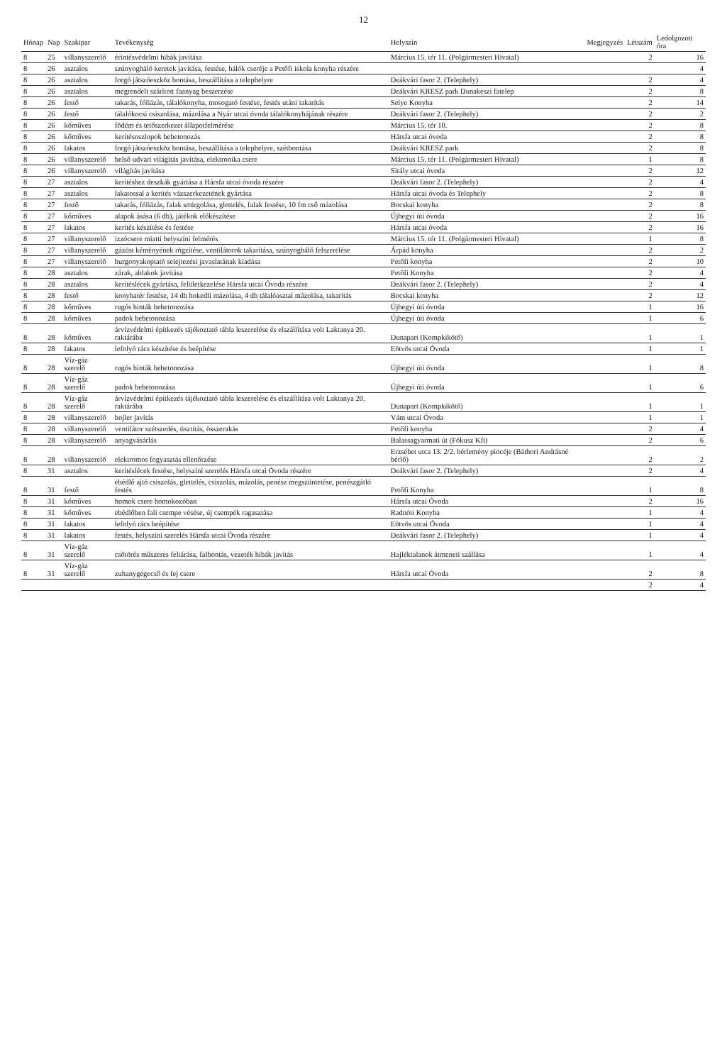12
| Hónap | Nap | Szakipar | Tevékenység | Helyszín | Megjegyzés | Létszám | Ledolgozott óra |
| --- | --- | --- | --- | --- | --- | --- | --- |
| 8 | 25 | villanyszerelő | érintésvédelmi hibák javítása | Március 15. tér 11. (Polgármesteri Hivatal) | | 2 | 16 |
| 8 | 26 | asztalos | szúnyogháló keretek javítása, festése, hálók cseréje a Petőfi iskola konyha részére | | | | 4 |
| 8 | 26 | asztalos | forgó játszóeszköz bontása, beszállítása a telephelyre | Deákvári fasor 2. (Telephely) | | 2 | 4 |
| 8 | 26 | asztalos | megrendelt szárított faanyag beszerzése | Deákvári KRESZ park Dunakeszi fatelep | | 2 | 8 |
| 8 | 26 | festő | takarás, fóliázás, tálalókonyha, mosogató festése, festés utáni takarítás | Selye Konyha | | 2 | 14 |
| 8 | 26 | festő | tálalókocsi csiszolása, mázolása a Nyár utcai óvoda tálalókonyhájának részére | Deákvári fasor 2. (Telephely) | | 2 | 2 |
| 8 | 26 | kőműves | födém és tetőszerkezet állapotfelmérése | Március 15. tér 10. | | 2 | 8 |
| 8 | 26 | kőműves | kerítésoszlopok bebetonozás | Hársfa utcai óvoda | | 2 | 8 |
| 8 | 26 | lakatos | forgó játszóeszköz bontása, beszállítása a telephelyre, szétbontása | Deákvári KRESZ park | | 2 | 8 |
| 8 | 26 | villanyszerelő | belső udvari világítás javítása, elektronika csere | Március 15. tér 11. (Polgármesteri Hivatal) | | 1 | 8 |
| 8 | 26 | villanyszerelő | világítás javítása | Sirály utcai óvoda | | 2 | 12 |
| 8 | 27 | asztalos | kerítéshez deszkák gyártása a Hársfa utcai óvoda részére | Deákvári fasor 2. (Telephely) | | 2 | 4 |
| 8 | 27 | asztalos | lakatossal a kerítés vázszerkezetének gyártása | Hársfa utcai óvoda és Telephely | | 2 | 8 |
| 8 | 27 | festő | takarás, fóliázás, falak smirgolása, glettelés, falak festése, 10 fm cső mázolása | Bocskai konyha | | 2 | 8 |
| 8 | 27 | kőműves | alapok ásása (6 db), játékok előkészítése | Újhegyi úti óvoda | | 2 | 16 |
| 8 | 27 | lakatos | kerítés készítése és festése | Hársfa utcai óvoda | | 2 | 16 |
| 8 | 27 | villanyszerelő | izzócsere miatti helyszíni felmérés | Március 15. tér 11. (Polgármesteri Hivatal) | | 1 | 8 |
| 8 | 27 | villanyszerelő | gázüst kéményének rögzítése, ventilátorok takarítása, szúnyogháló felszerelése | Árpád konyha | | 2 | 2 |
| 8 | 27 | villanyszerelő | burgonyakoptató selejtezési javaslatának kiadása | Petőfi konyha | | 2 | 10 |
| 8 | 28 | asztalos | zárak, ablakok javítása | Petőfi Konyha | | 2 | 4 |
| 8 | 28 | asztalos | kerítéslécek gyártása, felületkezelése Hársfa utcai Óvoda részére | Deákvári fasor 2. (Telephely) | | 2 | 4 |
| 8 | 28 | festő | konyhatér festése, 14 db hokedli mázolása, 4 db tálalóasztal mázolása, takarítás | Bocskai konyha | | 2 | 12 |
| 8 | 28 | kőműves | rugós hinták bebetonozása | Újhegyi úti óvoda | | 1 | 16 |
| 8 | 28 | kőműves | padok bebetonozása | Újhegyi úti óvoda | | 1 | 6 |
| 8 | 28 | kőműves | árvízvédelmi építkezés tájékoztató tábla leszerelése és elszállítása volt Laktanya 20. raktárába | Dunapart (Kompkikötő) | | 1 | 1 |
| 8 | 28 | lakatos | lefolyó rács készítése és beépítése | Eötvös utcai Óvoda | | 1 | 1 |
| 8 | 28 | Víz-gáz szerelő | rugós hinták bebetonozása | Újhegyi úti óvoda | | 1 | 8 |
| 8 | 28 | Víz-gáz szerelő | padok bebetonozása | Újhegyi úti óvoda | | 1 | 6 |
| 8 | 28 | Víz-gáz szerelő | árvízvédelmi építkezés tájékoztató tábla leszerelése és elszállítása volt Laktanya 20. raktárába | Dunapart (Kompkikötő) | | 1 | 1 |
| 8 | 28 | villanyszerelő | bojler javítás | Vám utcai Óvoda | | 1 | 1 |
| 8 | 28 | villanyszerelő | ventilátor szétszedés, tisztítás, összerakás | Petőfi konyha | | 2 | 4 |
| 8 | 28 | villanyszerelő | anyagvásárlás | Balassagyarmati út (Fókusz Kft) | | 2 | 6 |
| 8 | 28 | villanyszerelő | elektromos fogyasztás ellenőrzése | Erzsébet utca 13. 2/2. bérlemény pincéje (Báthori Andrásné bérlő) | | 2 | 2 |
| 8 | 31 | asztalos | kerítéslécek festése, helyszíni szerelés Hársfa utcai Óvoda részére | Deákvári fasor 2. (Telephely) | | 2 | 4 |
| 8 | 31 | festő | ebédlő ajtó csiszolás, glettelés, csiszolás, mázolás, penész megszüntetése, penészgátló festés | Petőfi Konyha | | 1 | 8 |
| 8 | 31 | kőműves | homok csere homokozóban | Hársfa utcai Óvoda | | 2 | 16 |
| 8 | 31 | kőműves | ebédlőben fali csempe vésése, új csempék ragasztása | Radnóti Konyha | | 1 | 4 |
| 8 | 31 | lakatos | lefolyó rács beépítése | Eötvös utcai Óvoda | | 1 | 4 |
| 8 | 31 | lakatos | festés, helyszíni szerelés Hársfa utcai Óvoda részére | Deákvári fasor 2. (Telephely) | | 1 | 4 |
| 8 | 31 | Víz-gáz szerelő | csőtörés műszeres feltárása, falbontás, vezeték hibák javítás | Hajléktalanok átmeneti szállása | | 1 | 4 |
| 8 | 31 | Víz-gáz szerelő | zuhanygégecső és fej csere | Hársfa utcai Óvoda | | 2 | 8 |
| | | | | | | 2 | 4 |